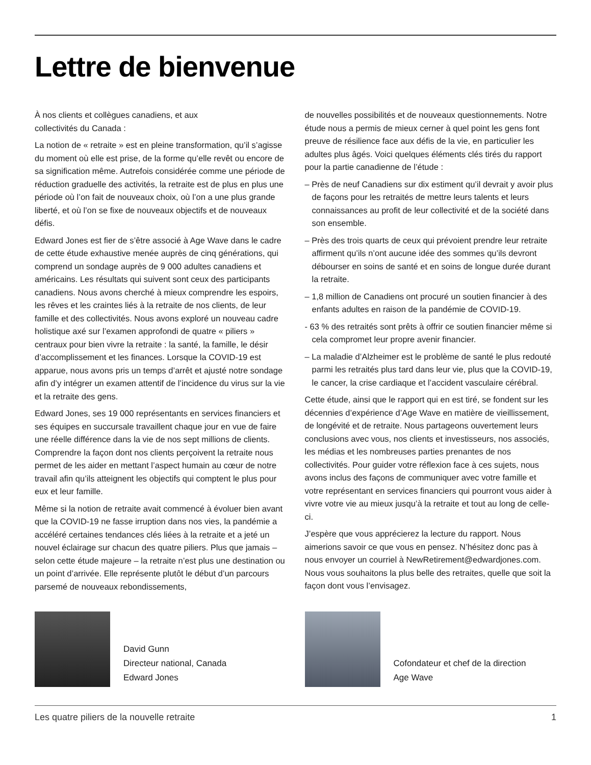Lettre de bienvenue
À nos clients et collègues canadiens, et aux
collectivités du Canada :
La notion de « retraite » est en pleine transformation, qu’il s’agisse du moment où elle est prise, de la forme qu’elle revêt ou encore de sa signification même. Autrefois considérée comme une période de réduction graduelle des activités, la retraite est de plus en plus une période où l’on fait de nouveaux choix, où l’on a une plus grande liberté, et où l’on se fixe de nouveaux objectifs et de nouveaux défis.
Edward Jones est fier de s’être associé à Age Wave dans le cadre de cette étude exhaustive menée auprès de cinq générations, qui comprend un sondage auprès de 9 000 adultes canadiens et américains. Les résultats qui suivent sont ceux des participants canadiens. Nous avons cherché à mieux comprendre les espoirs, les rêves et les craintes liés à la retraite de nos clients, de leur famille et des collectivités. Nous avons exploré un nouveau cadre holistique axé sur l’examen approfondi de quatre « piliers » centraux pour bien vivre la retraite : la santé, la famille, le désir d’accomplissement et les finances. Lorsque la COVID-19 est apparue, nous avons pris un temps d’arrêt et ajusté notre sondage afin d’y intégrer un examen attentif de l’incidence du virus sur la vie et la retraite des gens.
Edward Jones, ses 19 000 représentants en services financiers et ses équipes en succursale travaillent chaque jour en vue de faire une réelle différence dans la vie de nos sept millions de clients. Comprendre la façon dont nos clients perçoivent la retraite nous permet de les aider en mettant l’aspect humain au cœur de notre travail afin qu’ils atteignent les objectifs qui comptent le plus pour eux et leur famille.
Même si la notion de retraite avait commencé à évoluer bien avant que la COVID-19 ne fasse irruption dans nos vies, la pandémie a accéléré certaines tendances clés liées à la retraite et a jeté un nouvel éclairage sur chacun des quatre piliers. Plus que jamais – selon cette étude majeure – la retraite n’est plus une destination ou un point d’arrivée. Elle représente plutôt le début d’un parcours parsemé de nouveaux rebondissements,
de nouvelles possibilités et de nouveaux questionnements. Notre étude nous a permis de mieux cerner à quel point les gens font preuve de résilience face aux défis de la vie, en particulier les adultes plus âgés. Voici quelques éléments clés tirés du rapport pour la partie canadienne de l’étude :
– Près de neuf Canadiens sur dix estiment qu’il devrait y avoir plus de façons pour les retraités de mettre leurs talents et leurs connaissances au profit de leur collectivité et de la société dans son ensemble.
– Près des trois quarts de ceux qui prévoient prendre leur retraite affirment qu’ils n’ont aucune idée des sommes qu’ils devront débourser en soins de santé et en soins de longue durée durant la retraite.
– 1,8 million de Canadiens ont procuré un soutien financier à des enfants adultes en raison de la pandémie de COVID-19.
- 63 % des retraités sont prêts à offrir ce soutien financier même si cela compromet leur propre avenir financier.
– La maladie d’Alzheimer est le problème de santé le plus redouté parmi les retraités plus tard dans leur vie, plus que la COVID-19, le cancer, la crise cardiaque et l’accident vasculaire cérébral.
Cette étude, ainsi que le rapport qui en est tiré, se fondent sur les décennies d’expérience d’Age Wave en matière de vieillissement, de longévité et de retraite. Nous partageons ouvertement leurs conclusions avec vous, nos clients et investisseurs, nos associés, les médias et les nombreuses parties prenantes de nos collectivités. Pour guider votre réflexion face à ces sujets, nous avons inclus des façons de communiquer avec votre famille et votre représentant en services financiers qui pourront vous aider à vivre votre vie au mieux jusqu’à la retraite et tout au long de celle-ci.
J’espère que vous apprécierez la lecture du rapport. Nous aimerions savoir ce que vous en pensez. N’hésitez donc pas à nous envoyer un courriel à NewRetirement@edwardjones.com. Nous vous souhaitons la plus belle des retraites, quelle que soit la façon dont vous l’envisagez.
David Gunn
Directeur national, Canada
Edward Jones
Cofondateur et chef de la direction
Age Wave
Les quatre piliers de la nouvelle retraite 1